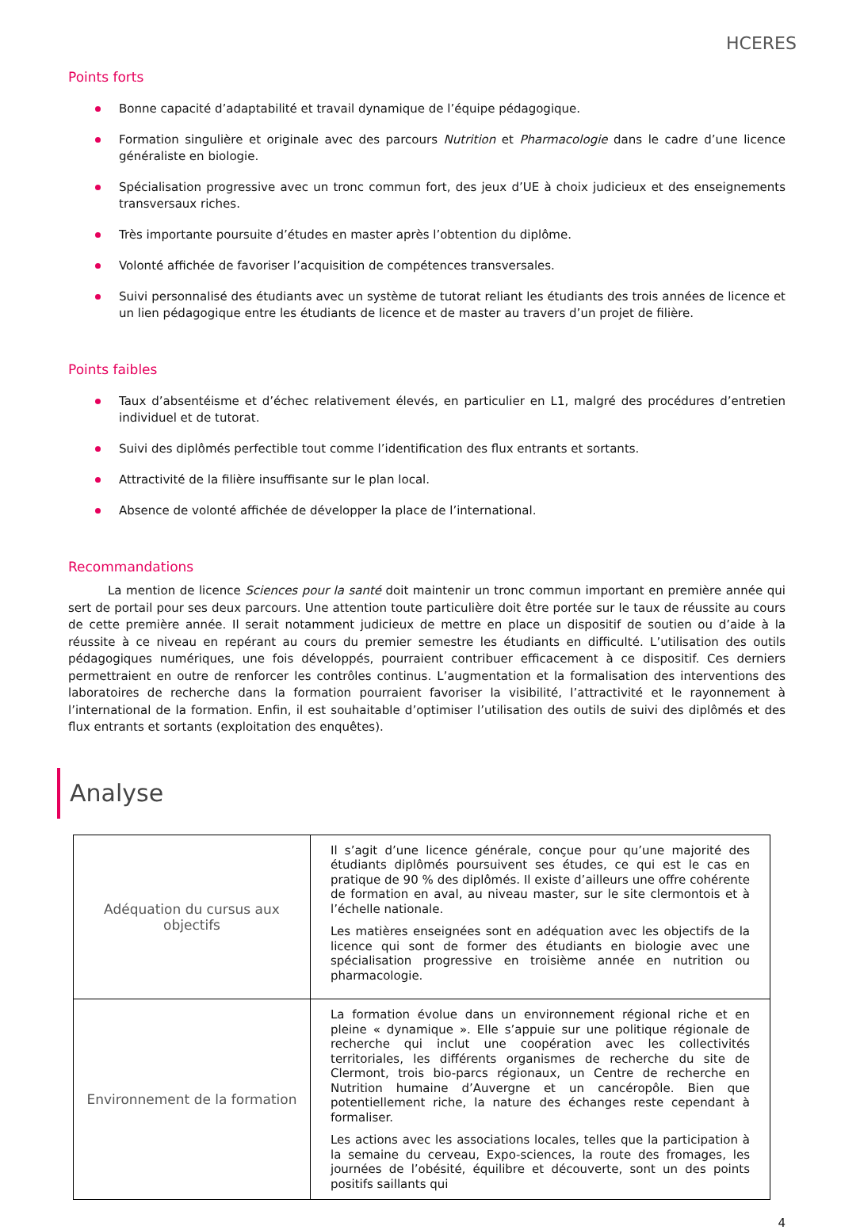HCERES
Points forts
Bonne capacité d’adaptabilité et travail dynamique de l’équipe pédagogique.
Formation singulière et originale avec des parcours Nutrition et Pharmacologie dans le cadre d’une licence généraliste en biologie.
Spécialisation progressive avec un tronc commun fort, des jeux d’UE à choix judicieux et des enseignements transversaux riches.
Très importante poursuite d’études en master après l’obtention du diplôme.
Volonté affichée de favoriser l’acquisition de compétences transversales.
Suivi personnalisé des étudiants avec un système de tutorat reliant les étudiants des trois années de licence et un lien pédagogique entre les étudiants de licence et de master au travers d’un projet de filière.
Points faibles
Taux d’absentéisme et d’échec relativement élevés, en particulier en L1, malgré des procédures d’entretien individuel et de tutorat.
Suivi des diplômés perfectible tout comme l’identification des flux entrants et sortants.
Attractivité de la filière insuffisante sur le plan local.
Absence de volonté affichée de développer la place de l’international.
Recommandations
La mention de licence Sciences pour la santé doit maintenir un tronc commun important en première année qui sert de portail pour ses deux parcours. Une attention toute particulière doit être portée sur le taux de réussite au cours de cette première année. Il serait notamment judicieux de mettre en place un dispositif de soutien ou d’aide à la réussite à ce niveau en repérant au cours du premier semestre les étudiants en difficulté. L’utilisation des outils pédagogiques numériques, une fois développés, pourraient contribuer efficacement à ce dispositif. Ces derniers permettraient en outre de renforcer les contrôles continus. L’augmentation et la formalisation des interventions des laboratoires de recherche dans la formation pourraient favoriser la visibilité, l’attractivité et le rayonnement à l’international de la formation. Enfin, il est souhaitable d’optimiser l’utilisation des outils de suivi des diplômés et des flux entrants et sortants (exploitation des enquêtes).
Analyse
| Adéquation du cursus aux objectifs | Il s’agit d’une licence générale, conçue pour qu’une majorité des étudiants diplômés poursuivent ses études, ce qui est le cas en pratique de 90 % des diplômés. Il existe d’ailleurs une offre cohérente de formation en aval, au niveau master, sur le site clermontois et à l’échelle nationale. Les matières enseignées sont en adéquation avec les objectifs de la licence qui sont de former des étudiants en biologie avec une spécialisation progressive en troisième année en nutrition ou pharmacologie. |
| Environnement de la formation | La formation évolue dans un environnement régional riche et en pleine « dynamique ». Elle s’appuie sur une politique régionale de recherche qui inclut une coopération avec les collectivités territoriales, les différents organismes de recherche du site de Clermont, trois bio-parcs régionaux, un Centre de recherche en Nutrition humaine d’Auvergne et un cancéropôle. Bien que potentiellement riche, la nature des échanges reste cependant à formaliser. Les actions avec les associations locales, telles que la participation à la semaine du cerveau, Expo-sciences, la route des fromages, les journées de l’obésité, équilibre et découverte, sont un des points positifs saillants qui |
4